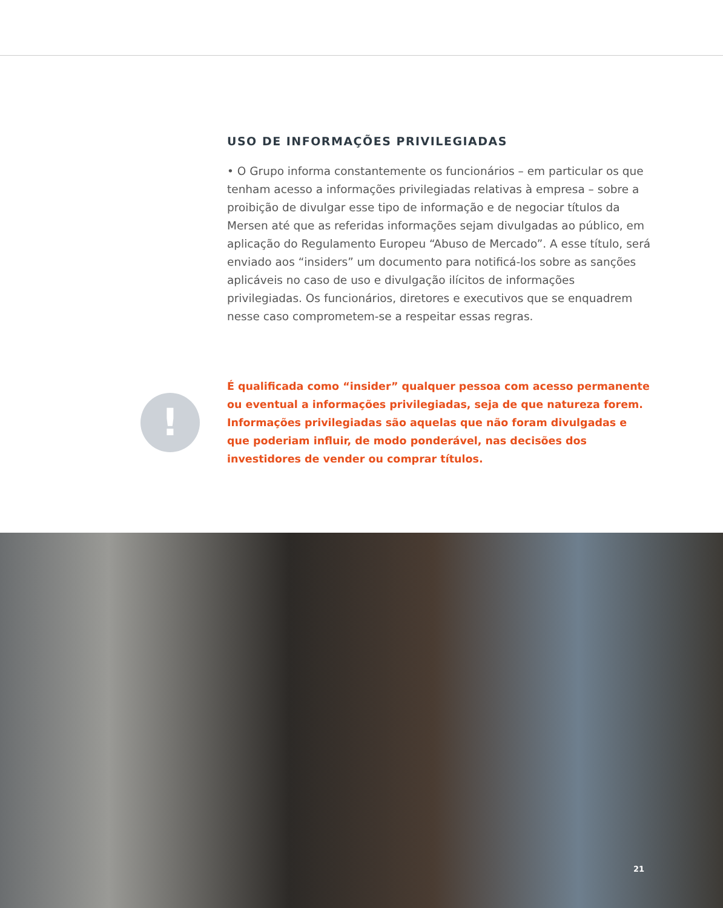USO DE INFORMAÇÕES PRIVILEGIADAS
• O Grupo informa constantemente os funcionários – em particular os que tenham acesso a informações privilegiadas relativas à empresa – sobre a proibição de divulgar esse tipo de informação e de negociar títulos da Mersen até que as referidas informações sejam divulgadas ao público, em aplicação do Regulamento Europeu “Abuso de Mercado”. A esse título, será enviado aos “insiders” um documento para notificá-los sobre as sanções aplicáveis no caso de uso e divulgação ilícitos de informações privilegiadas. Os funcionários, diretores e executivos que se enquadrem nesse caso comprometem-se a respeitar essas regras.
!
É qualificada como “insider” qualquer pessoa com acesso permanente ou eventual a informações privilegiadas, seja de que natureza forem. Informações privilegiadas são aquelas que não foram divulgadas e que poderiam influir, de modo ponderável, nas decisões dos investidores de vender ou comprar títulos.
21